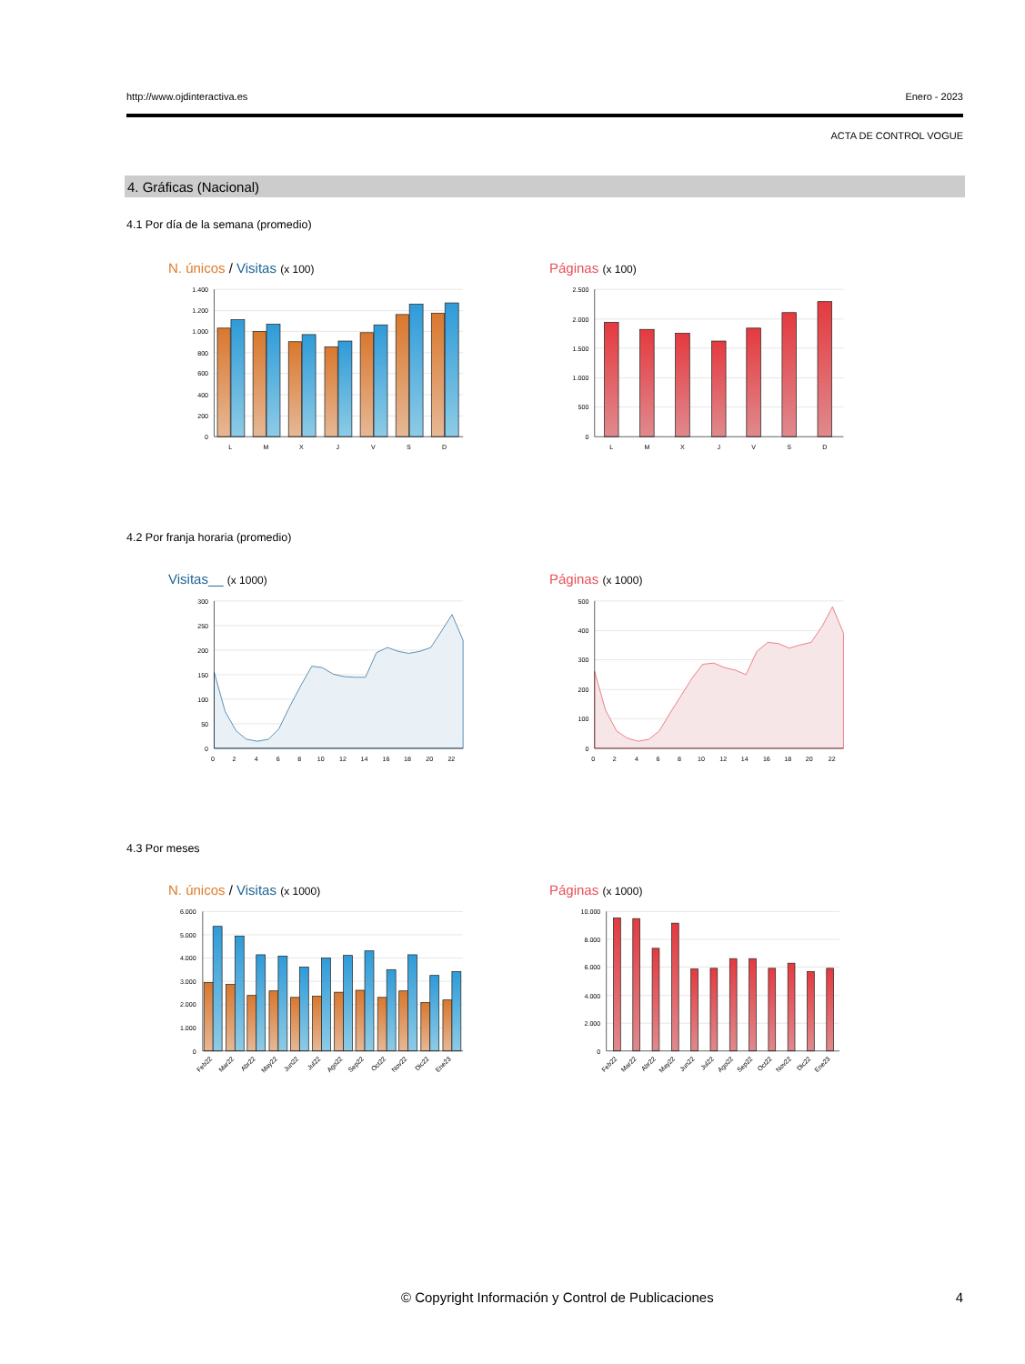http://www.ojdinteractiva.es Enero - 2023
ACTA DE CONTROL VOGUE
4. Gráficas (Nacional)
4.1 Por día de la semana (promedio)
N. únicos / Visitas (x 100)
1.400
1.200
1.000
800
600
400
200
0
L
M
X
J
V
S
D
Páginas (x 100)
2.500
2.000
1.500
1.000
500
0
L
M
X
J
V
S
D
4.2 Por franja horaria (promedio)
Visitas__ (x 1000)
300
250
200
150
100
50
0
0
2
4
6
8
10
12
14
16
18
20
22
Páginas (x 1000)
500
400
300
200
100
0
0
2
4
6
8
10
12
14
16
18
20
22
4.3 Por meses
N. únicos / Visitas (x 1000)
6.000
5.000
4.000
3.000
2.000
1.000
0
Feb22
Mar22
Abr22
May22
Jun22
Jul22
Ago22
Sep22
Oct22
Nov22
Dic22
Ene23
Páginas (x 1000)
10.000
8.000
6.000
4.000
2.000
0
Feb22
Mar22
Abr22
May22
Jun22
Jul22
Ago22
Sep22
Oct22
Nov22
Dic22
Ene23
© Copyright Información y Control de Publicaciones 4